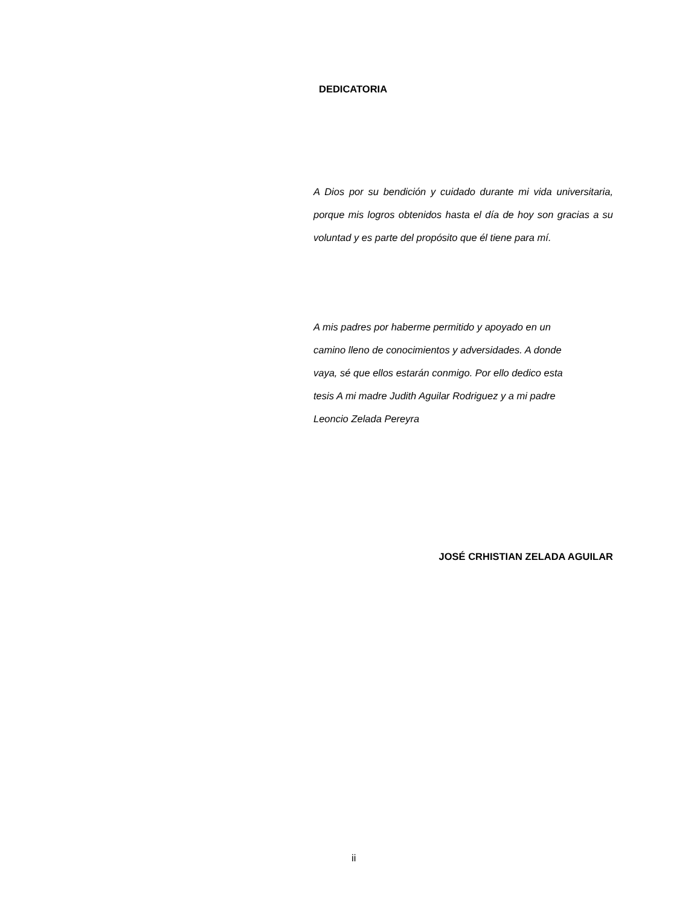DEDICATORIA
A Dios por su bendición y cuidado durante mi vida universitaria, porque mis logros obtenidos hasta el día de hoy son gracias a su voluntad y es parte del propósito que él tiene para mí.
A mis padres por haberme permitido y apoyado en un
camino lleno de conocimientos y adversidades. A donde
vaya, sé que ellos estarán conmigo. Por ello dedico esta
tesis A mi madre Judith Aguilar Rodriguez y a mi padre
Leoncio Zelada Pereyra
JOSÉ CRHISTIAN ZELADA AGUILAR
ii